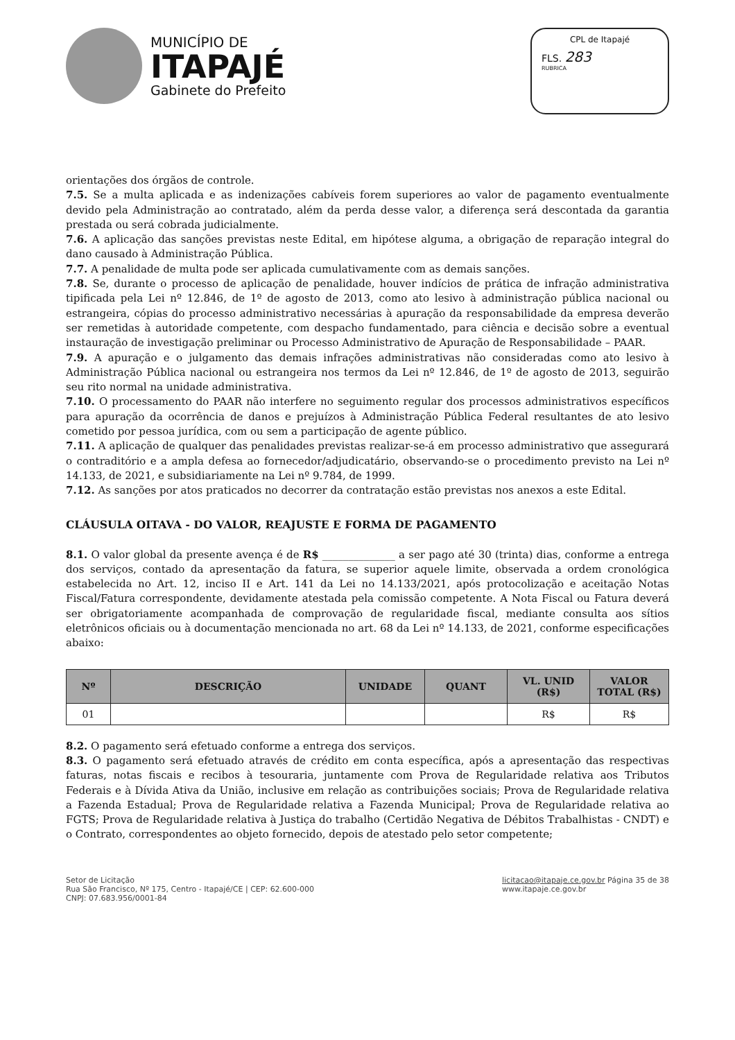MUNICÍPIO DE
ITAPAJÉ
Gabinete do Prefeito
CPL de Itapajé
FLS. 283
RUBRICA
orientações dos órgãos de controle.
7.5. Se a multa aplicada e as indenizações cabíveis forem superiores ao valor de pagamento eventualmente devido pela Administração ao contratado, além da perda desse valor, a diferença será descontada da garantia prestada ou será cobrada judicialmente.
7.6. A aplicação das sanções previstas neste Edital, em hipótese alguma, a obrigação de reparação integral do dano causado à Administração Pública.
7.7. A penalidade de multa pode ser aplicada cumulativamente com as demais sanções.
7.8. Se, durante o processo de aplicação de penalidade, houver indícios de prática de infração administrativa tipificada pela Lei nº 12.846, de 1º de agosto de 2013, como ato lesivo à administração pública nacional ou estrangeira, cópias do processo administrativo necessárias à apuração da responsabilidade da empresa deverão ser remetidas à autoridade competente, com despacho fundamentado, para ciência e decisão sobre a eventual instauração de investigação preliminar ou Processo Administrativo de Apuração de Responsabilidade – PAAR.
7.9. A apuração e o julgamento das demais infrações administrativas não consideradas como ato lesivo à Administração Pública nacional ou estrangeira nos termos da Lei nº 12.846, de 1º de agosto de 2013, seguirão seu rito normal na unidade administrativa.
7.10. O processamento do PAAR não interfere no seguimento regular dos processos administrativos específicos para apuração da ocorrência de danos e prejuízos à Administração Pública Federal resultantes de ato lesivo cometido por pessoa jurídica, com ou sem a participação de agente público.
7.11. A aplicação de qualquer das penalidades previstas realizar-se-á em processo administrativo que assegurará o contraditório e a ampla defesa ao fornecedor/adjudicatário, observando-se o procedimento previsto na Lei nº 14.133, de 2021, e subsidiariamente na Lei nº 9.784, de 1999.
7.12. As sanções por atos praticados no decorrer da contratação estão previstas nos anexos a este Edital.
CLÁUSULA OITAVA - DO VALOR, REAJUSTE E FORMA DE PAGAMENTO
8.1. O valor global da presente avença é de R$ ______________ a ser pago até 30 (trinta) dias, conforme a entrega dos serviços, contado da apresentação da fatura, se superior aquele limite, observada a ordem cronológica estabelecida no Art. 12, inciso II e Art. 141 da Lei no 14.133/2021, após protocolização e aceitação Notas Fiscal/Fatura correspondente, devidamente atestada pela comissão competente. A Nota Fiscal ou Fatura deverá ser obrigatoriamente acompanhada de comprovação de regularidade fiscal, mediante consulta aos sítios eletrônicos oficiais ou à documentação mencionada no art. 68 da Lei nº 14.133, de 2021, conforme especificações abaixo:
| Nº | DESCRIÇÃO | UNIDADE | QUANT | VL. UNID (R$) | VALOR TOTAL (R$) |
| --- | --- | --- | --- | --- | --- |
| 01 | | | | R$ | R$ |
8.2. O pagamento será efetuado conforme a entrega dos serviços.
8.3. O pagamento será efetuado através de crédito em conta específica, após a apresentação das respectivas faturas, notas fiscais e recibos à tesouraria, juntamente com Prova de Regularidade relativa aos Tributos Federais e à Dívida Ativa da União, inclusive em relação as contribuições sociais; Prova de Regularidade relativa a Fazenda Estadual; Prova de Regularidade relativa a Fazenda Municipal; Prova de Regularidade relativa ao FGTS; Prova de Regularidade relativa à Justiça do trabalho (Certidão Negativa de Débitos Trabalhistas - CNDT) e o Contrato, correspondentes ao objeto fornecido, depois de atestado pelo setor competente;
Setor de Licitação
Rua São Francisco, Nº 175, Centro - Itapajé/CE | CEP: 62.600-000
CNPJ: 07.683.956/0001-84
licitacao@itapaje.ce.gov.br Página 35 de 38
www.itapaje.ce.gov.br